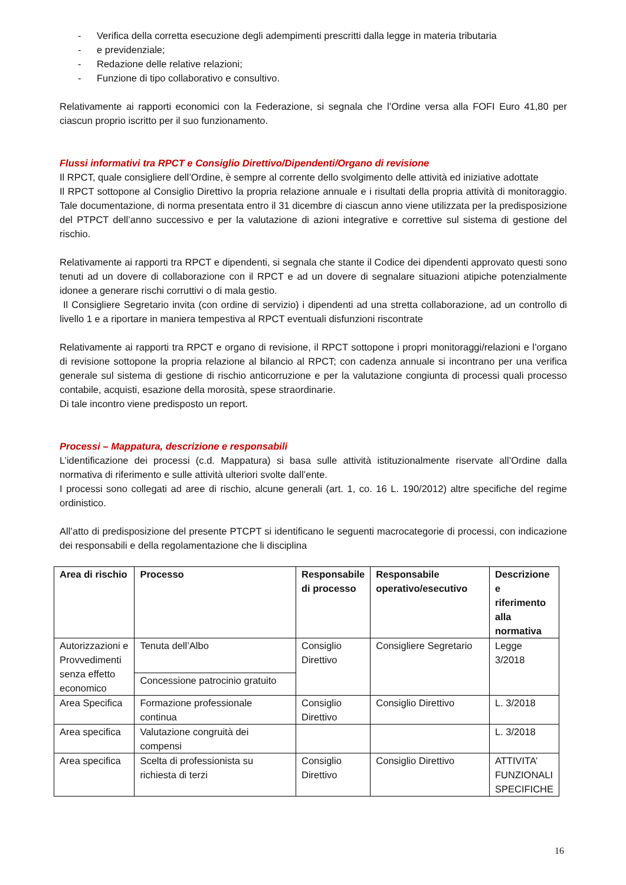- Verifica della corretta esecuzione degli adempimenti prescritti dalla legge in materia tributaria
- e previdenziale;
- Redazione delle relative relazioni;
- Funzione di tipo collaborativo e consultivo.
Relativamente ai rapporti economici con la Federazione, si segnala che l’Ordine versa alla FOFI Euro 41,80 per ciascun proprio iscritto per il suo funzionamento.
Flussi informativi tra RPCT e Consiglio Direttivo/Dipendenti/Organo di revisione
Il RPCT, quale consigliere dell’Ordine, è sempre al corrente dello svolgimento delle attività ed iniziative adottate
Il RPCT sottopone al Consiglio Direttivo la propria relazione annuale e i risultati della propria attività di monitoraggio. Tale documentazione, di norma presentata entro il 31 dicembre di ciascun anno viene utilizzata per la predisposizione del PTPCT dell’anno successivo e per la valutazione di azioni integrative e correttive sul sistema di gestione del rischio.
Relativamente ai rapporti tra RPCT e dipendenti, si segnala che stante il Codice dei dipendenti approvato questi sono tenuti ad un dovere di collaborazione con il RPCT e ad un dovere di segnalare situazioni atipiche potenzialmente idonee a generare rischi corruttivi o di mala gestio.
Il Consigliere Segretario invita (con ordine di servizio) i dipendenti ad una stretta collaborazione, ad un controllo di livello 1 e a riportare in maniera tempestiva al RPCT eventuali disfunzioni riscontrate
Relativamente ai rapporti tra RPCT e organo di revisione, il RPCT sottopone i propri monitoraggi/relazioni e l’organo di revisione sottopone la propria relazione al bilancio al RPCT; con cadenza annuale si incontrano per una verifica generale sul sistema di gestione di rischio anticorruzione e per la valutazione congiunta di processi quali processo contabile, acquisti, esazione della morosità, spese straordinarie.
Di tale incontro viene predisposto un report.
Processi – Mappatura, descrizione e responsabili
L’identificazione dei processi (c.d. Mappatura) si basa sulle attività istituzionalmente riservate all’Ordine dalla normativa di riferimento e sulle attività ulteriori svolte dall’ente.
I processi sono collegati ad aree di rischio, alcune generali (art. 1, co. 16 L. 190/2012) altre specifiche del regime ordinistico.
All’atto di predisposizione del presente PTCPT si identificano le seguenti macrocategorie di processi, con indicazione dei responsabili e della regolamentazione che li disciplina
| Area di rischio | Processo | Responsabile di processo | Responsabile operativo/esecutivo | Descrizione e riferimento alla normativa |
| --- | --- | --- | --- | --- |
| Autorizzazioni e Provvedimenti senza effetto economico | Tenuta dell’Albo | Consiglio Direttivo | Consigliere Segretario | Legge 3/2018 |
| | Concessione patrocinio gratuito | | | |
| Area Specifica | Formazione professionale continua | Consiglio Direttivo | Consiglio Direttivo | L. 3/2018 |
| Area specifica | Valutazione congruità dei compensi | | | L. 3/2018 |
| Area specifica | Scelta di professionista su richiesta di terzi | Consiglio Direttivo | Consiglio Direttivo | ATTIVITA’ FUNZIONALI SPECIFICHE |
16